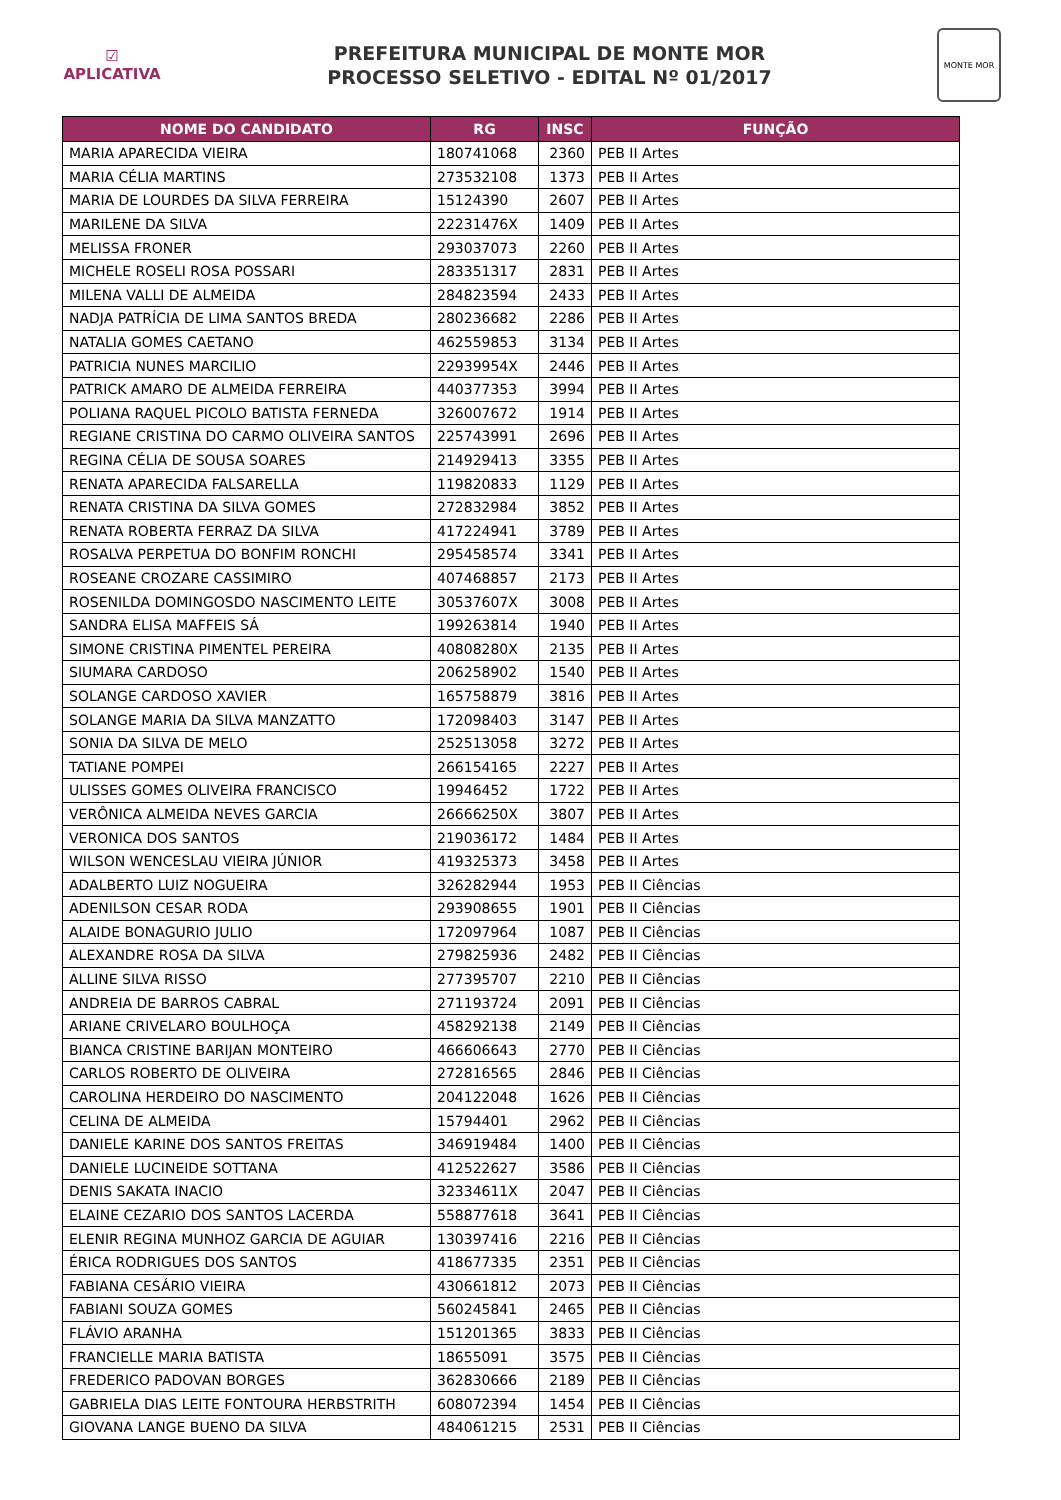☑
APLICATIVA
PREFEITURA MUNICIPAL DE MONTE MOR
PROCESSO SELETIVO - EDITAL Nº 01/2017
MONTE MOR
| NOME DO CANDIDATO | RG | INSC | FUNÇÃO |
| --- | --- | --- | --- |
| MARIA APARECIDA VIEIRA | 180741068 | 2360 | PEB II Artes |
| MARIA CÉLIA MARTINS | 273532108 | 1373 | PEB II Artes |
| MARIA DE LOURDES DA SILVA FERREIRA | 15124390 | 2607 | PEB II Artes |
| MARILENE DA SILVA | 22231476X | 1409 | PEB II Artes |
| MELISSA FRONER | 293037073 | 2260 | PEB II Artes |
| MICHELE ROSELI ROSA POSSARI | 283351317 | 2831 | PEB II Artes |
| MILENA VALLI DE ALMEIDA | 284823594 | 2433 | PEB II Artes |
| NADJA PATRÍCIA DE LIMA SANTOS BREDA | 280236682 | 2286 | PEB II Artes |
| NATALIA GOMES CAETANO | 462559853 | 3134 | PEB II Artes |
| PATRICIA NUNES MARCILIO | 22939954X | 2446 | PEB II Artes |
| PATRICK AMARO DE ALMEIDA FERREIRA | 440377353 | 3994 | PEB II Artes |
| POLIANA RAQUEL PICOLO BATISTA FERNEDA | 326007672 | 1914 | PEB II Artes |
| REGIANE CRISTINA DO CARMO OLIVEIRA SANTOS | 225743991 | 2696 | PEB II Artes |
| REGINA CÉLIA DE SOUSA SOARES | 214929413 | 3355 | PEB II Artes |
| RENATA APARECIDA FALSARELLA | 119820833 | 1129 | PEB II Artes |
| RENATA CRISTINA DA SILVA GOMES | 272832984 | 3852 | PEB II Artes |
| RENATA ROBERTA FERRAZ DA SILVA | 417224941 | 3789 | PEB II Artes |
| ROSALVA PERPETUA DO BONFIM RONCHI | 295458574 | 3341 | PEB II Artes |
| ROSEANE CROZARE CASSIMIRO | 407468857 | 2173 | PEB II Artes |
| ROSENILDA DOMINGOSDO NASCIMENTO LEITE | 30537607X | 3008 | PEB II Artes |
| SANDRA ELISA MAFFEIS SÁ | 199263814 | 1940 | PEB II Artes |
| SIMONE CRISTINA PIMENTEL PEREIRA | 40808280X | 2135 | PEB II Artes |
| SIUMARA CARDOSO | 206258902 | 1540 | PEB II Artes |
| SOLANGE CARDOSO XAVIER | 165758879 | 3816 | PEB II Artes |
| SOLANGE MARIA DA SILVA MANZATTO | 172098403 | 3147 | PEB II Artes |
| SONIA DA SILVA DE MELO | 252513058 | 3272 | PEB II Artes |
| TATIANE POMPEI | 266154165 | 2227 | PEB II Artes |
| ULISSES GOMES OLIVEIRA FRANCISCO | 19946452 | 1722 | PEB II Artes |
| VERÔNICA ALMEIDA NEVES GARCIA | 26666250X | 3807 | PEB II Artes |
| VERONICA DOS SANTOS | 219036172 | 1484 | PEB II Artes |
| WILSON WENCESLAU VIEIRA JÚNIOR | 419325373 | 3458 | PEB II Artes |
| ADALBERTO LUIZ NOGUEIRA | 326282944 | 1953 | PEB II Ciências |
| ADENILSON CESAR RODA | 293908655 | 1901 | PEB II Ciências |
| ALAIDE BONAGURIO JULIO | 172097964 | 1087 | PEB II Ciências |
| ALEXANDRE ROSA DA SILVA | 279825936 | 2482 | PEB II Ciências |
| ALLINE SILVA RISSO | 277395707 | 2210 | PEB II Ciências |
| ANDREIA DE BARROS CABRAL | 271193724 | 2091 | PEB II Ciências |
| ARIANE CRIVELARO BOULHOÇA | 458292138 | 2149 | PEB II Ciências |
| BIANCA CRISTINE BARIJAN MONTEIRO | 466606643 | 2770 | PEB II Ciências |
| CARLOS ROBERTO DE OLIVEIRA | 272816565 | 2846 | PEB II Ciências |
| CAROLINA HERDEIRO DO NASCIMENTO | 204122048 | 1626 | PEB II Ciências |
| CELINA DE ALMEIDA | 15794401 | 2962 | PEB II Ciências |
| DANIELE KARINE DOS SANTOS FREITAS | 346919484 | 1400 | PEB II Ciências |
| DANIELE LUCINEIDE SOTTANA | 412522627 | 3586 | PEB II Ciências |
| DENIS SAKATA INACIO | 32334611X | 2047 | PEB II Ciências |
| ELAINE CEZARIO DOS SANTOS LACERDA | 558877618 | 3641 | PEB II Ciências |
| ELENIR REGINA MUNHOZ GARCIA DE AGUIAR | 130397416 | 2216 | PEB II Ciências |
| ÉRICA RODRIGUES DOS SANTOS | 418677335 | 2351 | PEB II Ciências |
| FABIANA CESÁRIO VIEIRA | 430661812 | 2073 | PEB II Ciências |
| FABIANI SOUZA GOMES | 560245841 | 2465 | PEB II Ciências |
| FLÁVIO ARANHA | 151201365 | 3833 | PEB II Ciências |
| FRANCIELLE MARIA BATISTA | 18655091 | 3575 | PEB II Ciências |
| FREDERICO PADOVAN BORGES | 362830666 | 2189 | PEB II Ciências |
| GABRIELA DIAS LEITE FONTOURA HERBSTRITH | 608072394 | 1454 | PEB II Ciências |
| GIOVANA LANGE BUENO DA SILVA | 484061215 | 2531 | PEB II Ciências |